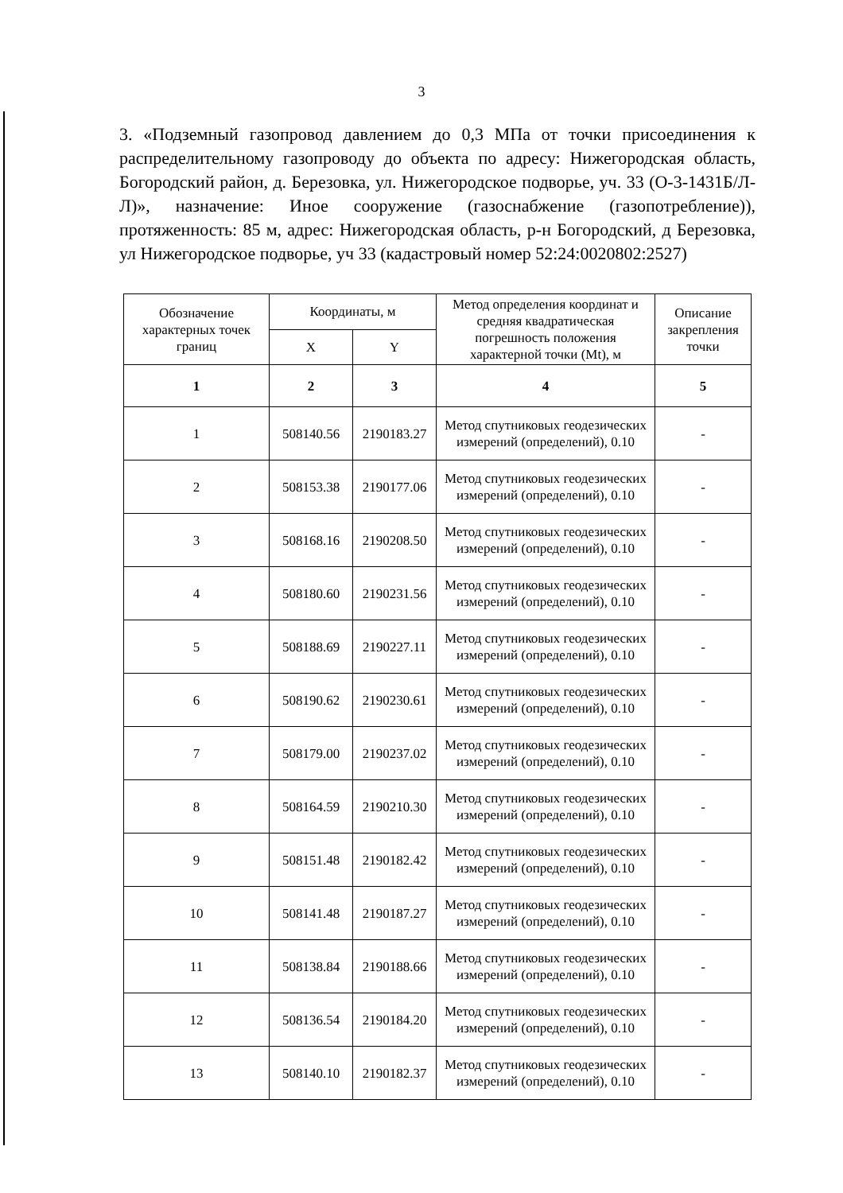3
3. «Подземный газопровод давлением до 0,3 МПа от точки присоединения к распределительному газопроводу до объекта по адресу: Нижегородская область, Богородский район, д. Березовка, ул. Нижегородское подворье, уч. 33 (О-3-1431Б/Л-Л)», назначение: Иное сооружение (газоснабжение (газопотребление)), протяженность: 85 м, адрес: Нижегородская область, р-н Богородский, д Березовка, ул Нижегородское подворье, уч 33 (кадастровый номер 52:24:0020802:2527)
| Обозначение характерных точек границ | Координаты, м | | Метод определения координат и средняя квадратическая погрешность положения характерной точки (Mt), м | Описание закрепления точки |
| --- | --- | --- | --- | --- |
| | X | Y | | |
| 1 | 2 | 3 | 4 | 5 |
| 1 | 508140.56 | 2190183.27 | Метод спутниковых геодезических измерений (определений), 0.10 | - |
| 2 | 508153.38 | 2190177.06 | Метод спутниковых геодезических измерений (определений), 0.10 | - |
| 3 | 508168.16 | 2190208.50 | Метод спутниковых геодезических измерений (определений), 0.10 | - |
| 4 | 508180.60 | 2190231.56 | Метод спутниковых геодезических измерений (определений), 0.10 | - |
| 5 | 508188.69 | 2190227.11 | Метод спутниковых геодезических измерений (определений), 0.10 | - |
| 6 | 508190.62 | 2190230.61 | Метод спутниковых геодезических измерений (определений), 0.10 | - |
| 7 | 508179.00 | 2190237.02 | Метод спутниковых геодезических измерений (определений), 0.10 | - |
| 8 | 508164.59 | 2190210.30 | Метод спутниковых геодезических измерений (определений), 0.10 | - |
| 9 | 508151.48 | 2190182.42 | Метод спутниковых геодезических измерений (определений), 0.10 | - |
| 10 | 508141.48 | 2190187.27 | Метод спутниковых геодезических измерений (определений), 0.10 | - |
| 11 | 508138.84 | 2190188.66 | Метод спутниковых геодезических измерений (определений), 0.10 | - |
| 12 | 508136.54 | 2190184.20 | Метод спутниковых геодезических измерений (определений), 0.10 | - |
| 13 | 508140.10 | 2190182.37 | Метод спутниковых геодезических измерений (определений), 0.10 | - |